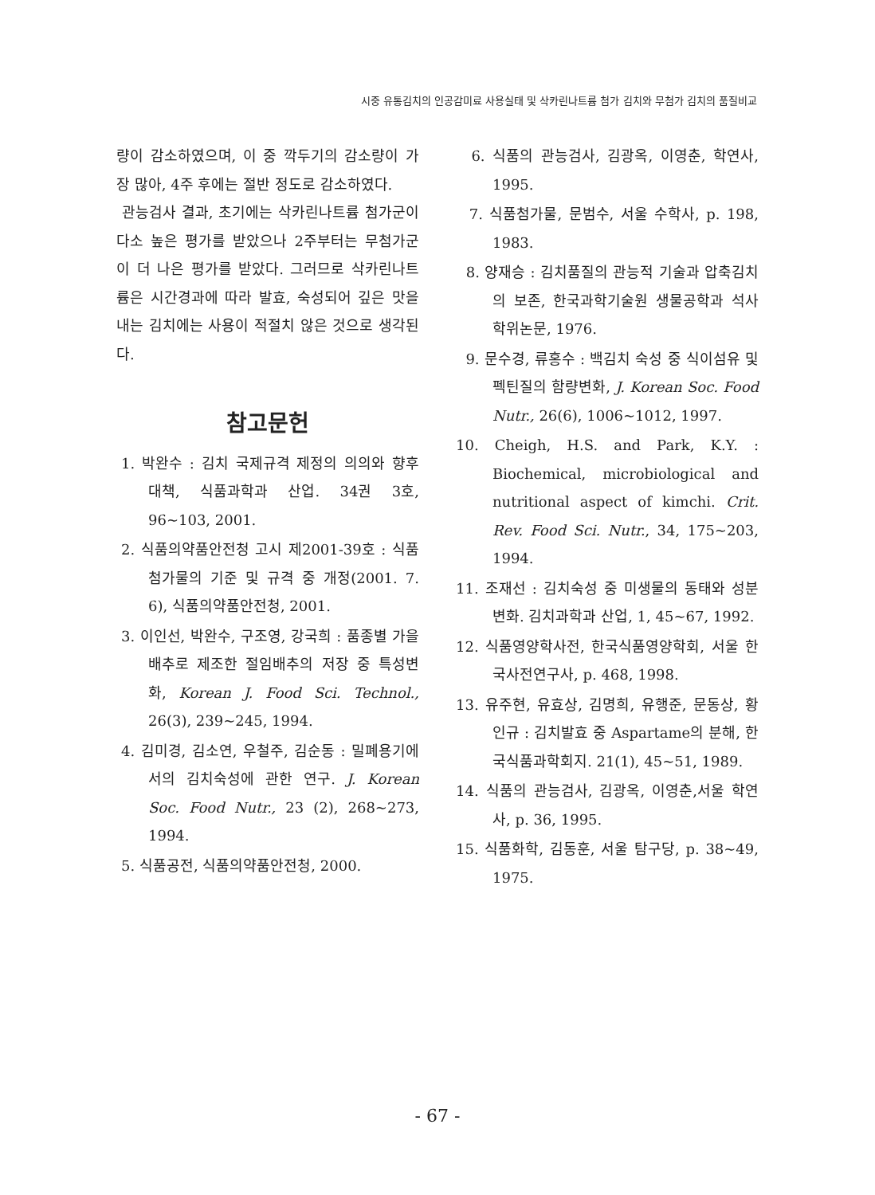시중 유통김치의 인공감미료 사용실태 및 삭카린나트륨 첨가 김치와 무첨가 김치의 품질비교
량이 감소하였으며, 이 중 깍두기의 감소량이 가장 많아, 4주 후에는 절반 정도로 감소하였다.
관능검사 결과, 초기에는 삭카린나트륨 첨가군이 다소 높은 평가를 받았으나 2주부터는 무첨가군이 더 나은 평가를 받았다. 그러므로 삭카린나트륨은 시간경과에 따라 발효, 숙성되어 깊은 맛을 내는 김치에는 사용이 적절치 않은 것으로 생각된다.
참고문헌
1. 박완수 : 김치 국제규격 제정의 의의와 향후 대책, 식품과학과 산업. 34권 3호, 96~103, 2001.
2. 식품의약품안전청 고시 제2001-39호 : 식품첨가물의 기준 및 규격 중 개정(2001. 7. 6), 식품의약품안전청, 2001.
3. 이인선, 박완수, 구조영, 강국희 : 품종별 가을배추로 제조한 절임배추의 저장 중 특성변화, Korean J. Food Sci. Technol., 26(3), 239~245, 1994.
4. 김미경, 김소연, 우철주, 김순동 : 밀폐용기에서의 김치숙성에 관한 연구. J. Korean Soc. Food Nutr., 23 (2), 268~273, 1994.
5. 식품공전, 식품의약품안전청, 2000.
6. 식품의 관능검사, 김광옥, 이영춘, 학연사, 1995.
7. 식품첨가물, 문범수, 서울 수학사, p. 198, 1983.
8. 양재승 : 김치품질의 관능적 기술과 압축김치의 보존, 한국과학기술원 생물공학과 석사학위논문, 1976.
9. 문수경, 류홍수 : 백김치 숙성 중 식이섬유 및 펙틴질의 함량변화, J. Korean Soc. Food Nutr., 26(6), 1006~1012, 1997.
10. Cheigh, H.S. and Park, K.Y. : Biochemical, microbiological and nutritional aspect of kimchi. Crit. Rev. Food Sci. Nutr., 34, 175~203, 1994.
11. 조재선 : 김치숙성 중 미생물의 동태와 성분 변화. 김치과학과 산업, 1, 45~67, 1992.
12. 식품영양학사전, 한국식품영양학회, 서울 한국사전연구사, p. 468, 1998.
13. 유주현, 유효상, 김명희, 유행준, 문동상, 황인규 : 김치발효 중 Aspartame의 분해, 한국식품과학회지. 21(1), 45~51, 1989.
14. 식품의 관능검사, 김광옥, 이영춘,서울 학연사, p. 36, 1995.
15. 식품화학, 김동훈, 서울 탐구당, p. 38~49, 1975.
- 67 -